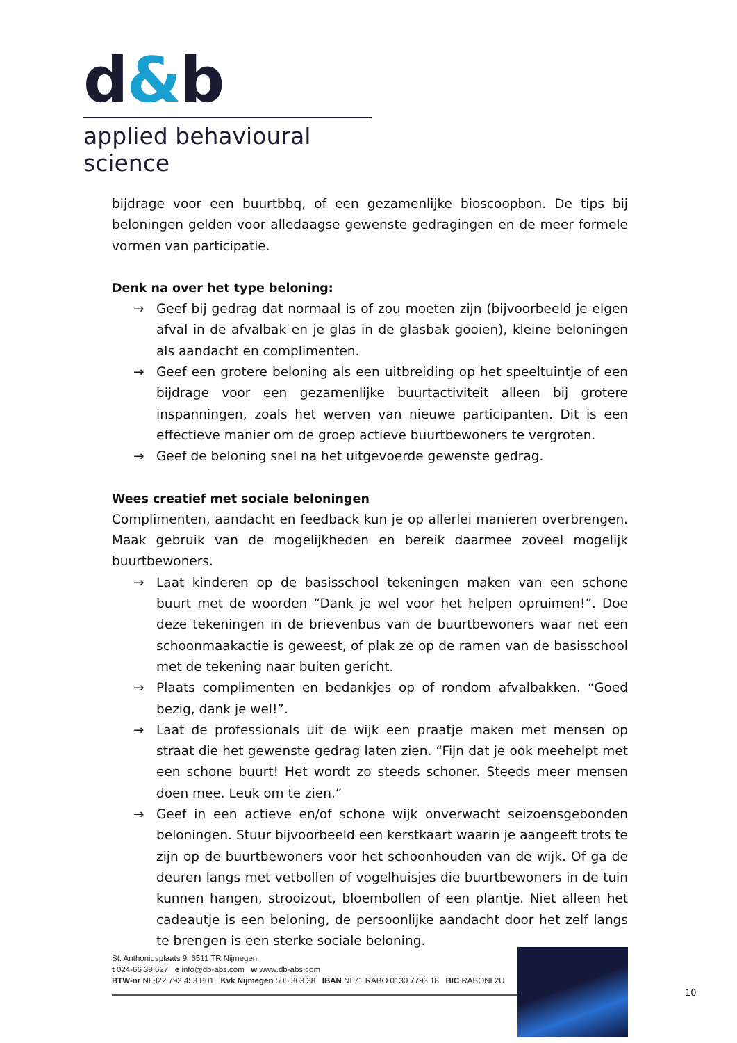d&b
applied behavioural science
bijdrage voor een buurtbbq, of een gezamenlijke bioscoopbon. De tips bij beloningen gelden voor alledaagse gewenste gedragingen en de meer formele vormen van participatie.
Denk na over het type beloning:
→ Geef bij gedrag dat normaal is of zou moeten zijn (bijvoorbeeld je eigen afval in de afvalbak en je glas in de glasbak gooien), kleine beloningen als aandacht en complimenten.
→ Geef een grotere beloning als een uitbreiding op het speeltuintje of een bijdrage voor een gezamenlijke buurtactiviteit alleen bij grotere inspanningen, zoals het werven van nieuwe participanten. Dit is een effectieve manier om de groep actieve buurtbewoners te vergroten.
→ Geef de beloning snel na het uitgevoerde gewenste gedrag.
Wees creatief met sociale beloningen
Complimenten, aandacht en feedback kun je op allerlei manieren overbrengen. Maak gebruik van de mogelijkheden en bereik daarmee zoveel mogelijk buurtbewoners.
→ Laat kinderen op de basisschool tekeningen maken van een schone buurt met de woorden “Dank je wel voor het helpen opruimen!”. Doe deze tekeningen in de brievenbus van de buurtbewoners waar net een schoonmaakactie is geweest, of plak ze op de ramen van de basisschool met de tekening naar buiten gericht.
→ Plaats complimenten en bedankjes op of rondom afvalbakken. “Goed bezig, dank je wel!”.
→ Laat de professionals uit de wijk een praatje maken met mensen op straat die het gewenste gedrag laten zien. “Fijn dat je ook meehelpt met een schone buurt! Het wordt zo steeds schoner. Steeds meer mensen doen mee. Leuk om te zien.”
→ Geef in een actieve en/of schone wijk onverwacht seizoensgebonden beloningen. Stuur bijvoorbeeld een kerstkaart waarin je aangeeft trots te zijn op de buurtbewoners voor het schoonhouden van de wijk. Of ga de deuren langs met vetbollen of vogelhuisjes die buurtbewoners in de tuin kunnen hangen, strooizout, bloembollen of een plantje. Niet alleen het cadeautje is een beloning, de persoonlijke aandacht door het zelf langs te brengen is een sterke sociale beloning.
St. Anthoniusplaats 9, 6511 TR Nijmegen
t 024-66 39 627 e info@db-abs.com w www.db-abs.com
BTW-nr NL822 793 453 B01 Kvk Nijmegen 505 363 38 IBAN NL71 RABO 0130 7793 18 BIC RABONL2U
10